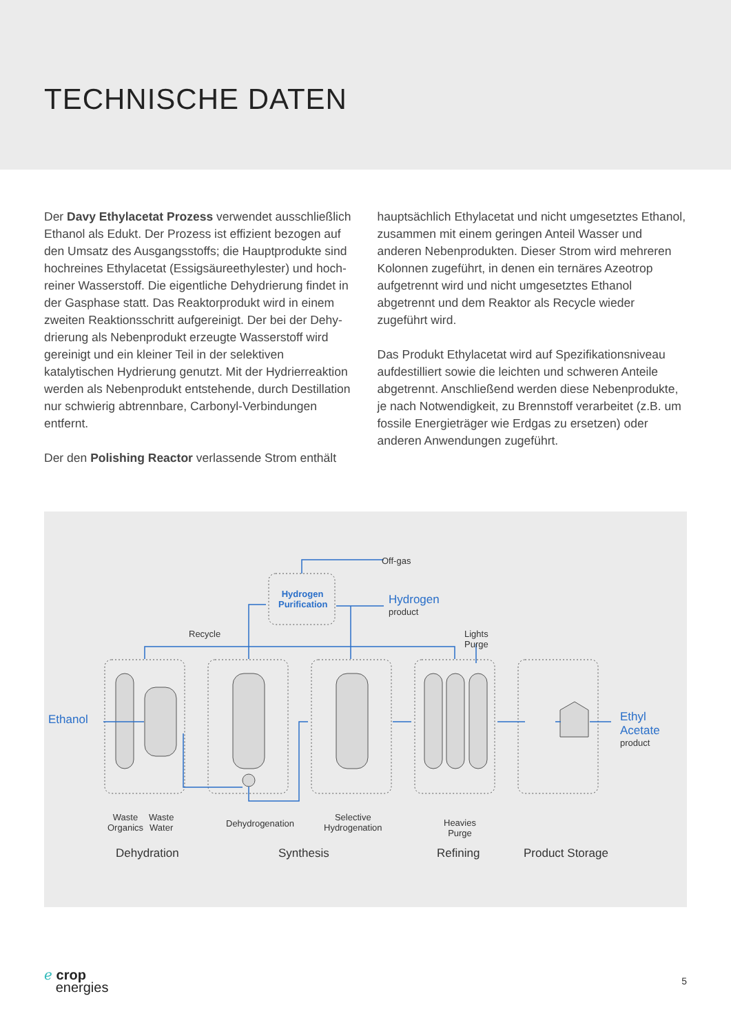TECHNISCHE DATEN
Der Davy Ethylacetat Prozess verwendet ausschließlich Ethanol als Edukt. Der Prozess ist effizient bezogen auf den Umsatz des Ausgangsstoffs; die Hauptprodukte sind hochreines Ethylacetat (Essigsäureethylester) und hoch­reiner Wasserstoff. Die eigentliche Dehydrierung findet in der Gasphase statt. Das Reaktorprodukt wird in einem zweiten Reaktionsschritt aufgereinigt. Der bei der Dehy­drierung als Nebenprodukt erzeugte Wasserstoff wird gereinigt und ein kleiner Teil in der selektiven katalytischen Hydrierung genutzt. Mit der Hydrierreaktion werden als Nebenprodukt entstehende, durch Destillation nur schwierig abtrennbare, Carbonyl-Verbindungen entfernt.
Der den Polishing Reactor verlassende Strom enthält
hauptsächlich Ethylacetat und nicht umgesetztes Ethanol, zusammen mit einem geringen Anteil Wasser und anderen Nebenprodukten. Dieser Strom wird mehreren Kolonnen zugeführt, in denen ein ternäres Azeotrop aufgetrennt wird und nicht umgesetztes Ethanol abgetrennt und dem Reaktor als Recycle wieder zugeführt wird.
Das Produkt Ethylacetat wird auf Spezifikationsniveau auf­destilliert sowie die leichten und schweren Anteile abge­trennt. Anschließend werden diese Nebenprodukte, je nach Notwendigkeit, zu Brennstoff verarbeitet (z.B. um fossile Energieträger wie Erdgas zu ersetzen) oder anderen An­wendungen zugeführt.
Off-gas
Hydrogen Purification
Hydrogen
product
Recycle
Lights
Purge
Ethanol
Ethyl Acetate
product
Waste
Organics
Waste
Water
Dehydrogenation
Selective
Hydrogenation
Heavies
Purge
Dehydration Synthesis Refining Product Storage
ℯ crop
energies
5